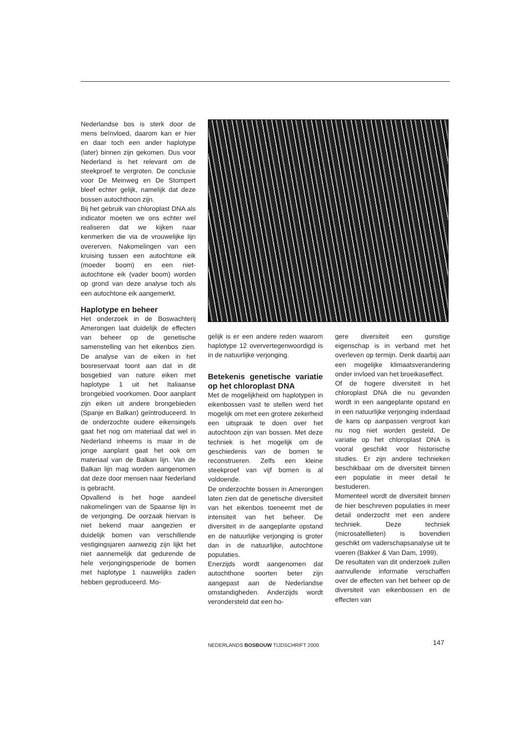Nederlandse bos is sterk door de mens beïnvloed, daarom kan er hier en daar toch een ander haplotype (later) binnen zijn gekomen. Dus voor Nederland is het relevant om de steekproef te vergroten. De conclusie voor De Meinweg en De Stompert bleef echter gelijk, namelijk dat deze bossen autochthoon zijn.
Bij het gebruik van chloroplast DNA als indicator moeten we ons echter wel realiseren dat we kijken naar kenmerken die via de vrouwelijke lijn overerven. Nakomelingen van een kruising tussen een autochtone eik (moeder boom) en een niet-autochtone eik (vader boom) worden op grond van deze analyse toch als een autochtone eik aangemerkt.
Haplotype en beheer
Het onderzoek in de Boswachterij Amerongen laat duidelijk de effecten van beheer op de genetische samenstelling van het eikenbos zien. De analyse van de eiken in het bosreservaat toont aan dat in dit bosgebied van nature eiken met haplotype 1 uit het Italiaanse brongebied voorkomen. Door aanplant zijn eiken uit andere brongebieden (Spanje en Balkan) geïntroduceerd. In de onderzochte oudere eikensingels gaat het nog om materiaal dat wel in Nederland inheems is maar in de jonge aanplant gaat het ook om materiaal van de Balkan lijn. Van de Balkan lijn mag worden aangenomen dat deze door mensen naar Nederland is gebracht.
Opvallend is het hoge aandeel nakomelingen van de Spaanse lijn in de verjonging. De oorzaak hiervan is niet bekend maar aangezien er duidelijk bomen van verschillende vestigingsjaren aanwezig zijn lijkt het niet aannemelijk dat gedurende de hele verjongingsperiode de bomen met haplotype 1 nauwelijks zaden hebben geproduceerd. Mo-
gelijk is er een andere reden waarom haplotype 12 oververtegenwoordigd is in de natuurlijke verjonging.
Betekenis genetische variatie op het chloroplast DNA
Met de mogelijkheid om haplotypen in eikenbossen vast te stellen werd het mogelijk om met een grotere zekerheid een uitspraak te doen over het autochtoon zijn van bossen. Met deze techniek is het mogelijk om de geschiedenis van de bomen te reconstrueren. Zelfs een kleine steekproef van vijf bomen is al voldoende.
De onderzochte bossen in Amerongen laten zien dat de genetische diversiteit van het eikenbos toeneemt met de intensiteit van het beheer. De diversiteit in de aangeplante opstand en de natuurlijke verjonging is groter dan in de natuurlijke, autochtone populaties.
Enerzijds wordt aangenomen dat autochthone soorten beter zijn aangepast aan de Nederlandse omstandigheden. Anderzijds wordt verondersteld dat een ho-
gere diversiteit een gunstige eigenschap is in verband met het overleven op termijn. Denk daarbij aan een mogelijke klimaatsverandering onder invloed van het broeikaseffect.
Of de hogere diversiteit in het chloroplast DNA die nu gevonden wordt in een aangeplante opstand en in een natuurlijke verjonging inderdaad de kans op aanpassen vergroot kan nu nog niet worden gesteld. De variatie op het chloroplast DNA is vooral geschikt voor historische studies. Er zijn andere technieken beschikbaar om de diversiteit binnen een populatie in meer detail te bestuderen.
Momenteel wordt de diversiteit binnen de hier beschreven populaties in meer detail onderzocht met een andere techniek. Deze techniek (microsatellieten) is bovendien geschikt om vaderschapsanalyse uit te voeren (Bakker & Van Dam, 1999).
De resultaten van dit onderzoek zullen aanvullende informatie verschaffen over de effecten van het beheer op de diversiteit van eikenbossen en de effecten van
NEDERLANDS BOSBOUW TIJDSCHRIFT 2000
147